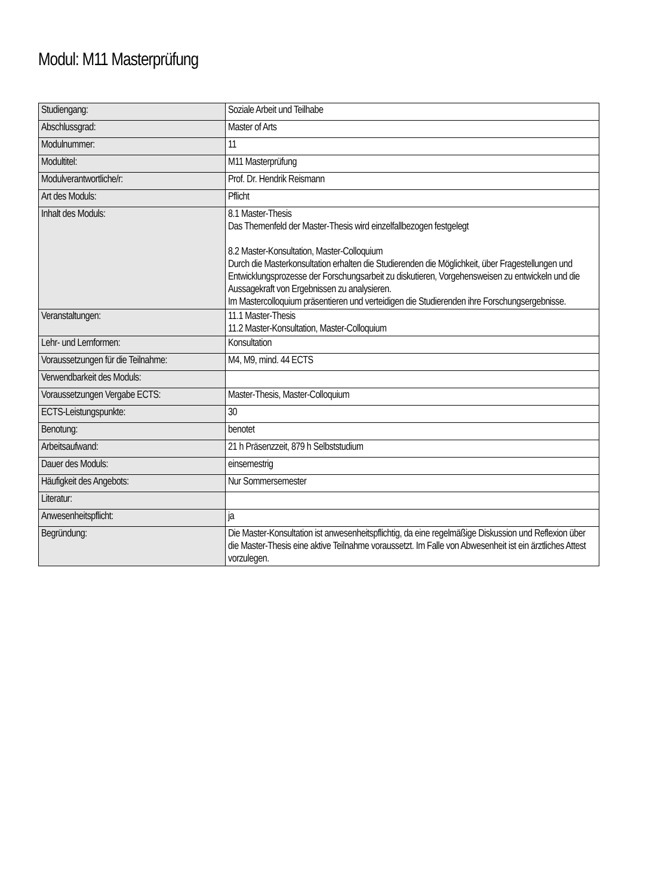Modul: M11 Masterprüfung
| Studiengang: | Soziale Arbeit und Teilhabe |
| Abschlussgrad: | Master of Arts |
| Modulnummer: | 11 |
| Modultitel: | M11 Masterprüfung |
| Modulverantwortliche/r: | Prof. Dr. Hendrik Reismann |
| Art des Moduls: | Pflicht |
| Inhalt des Moduls: | 8.1 Master-Thesis Das Themenfeld der Master-Thesis wird einzelfallbezogen festgelegt 8.2 Master-Konsultation, Master-Colloquium Durch die Masterkonsultation erhalten die Studierenden die Möglichkeit, über Fragestellungen und Entwicklungsprozesse der Forschungsarbeit zu diskutieren, Vorgehensweisen zu entwickeln und die Aussagekraft von Ergebnissen zu analysieren. Im Mastercolloquium präsentieren und verteidigen die Studierenden ihre Forschungsergebnisse. |
| Veranstaltungen: | 11.1 Master-Thesis 11.2 Master-Konsultation, Master-Colloquium |
| Lehr- und Lernformen: | Konsultation |
| Voraussetzungen für die Teilnahme: | M4, M9, mind. 44 ECTS |
| Verwendbarkeit des Moduls: | |
| Voraussetzungen Vergabe ECTS: | Master-Thesis, Master-Colloquium |
| ECTS-Leistungspunkte: | 30 |
| Benotung: | benotet |
| Arbeitsaufwand: | 21 h Präsenzzeit, 879 h Selbststudium |
| Dauer des Moduls: | einsemestrig |
| Häufigkeit des Angebots: | Nur Sommersemester |
| Literatur: | |
| Anwesenheitspflicht: | ja |
| Begründung: | Die Master-Konsultation ist anwesenheitspflichtig, da eine regelmäßige Diskussion und Reflexion über die Master-Thesis eine aktive Teilnahme voraussetzt. Im Falle von Abwesenheit ist ein ärztliches Attest vorzulegen. |